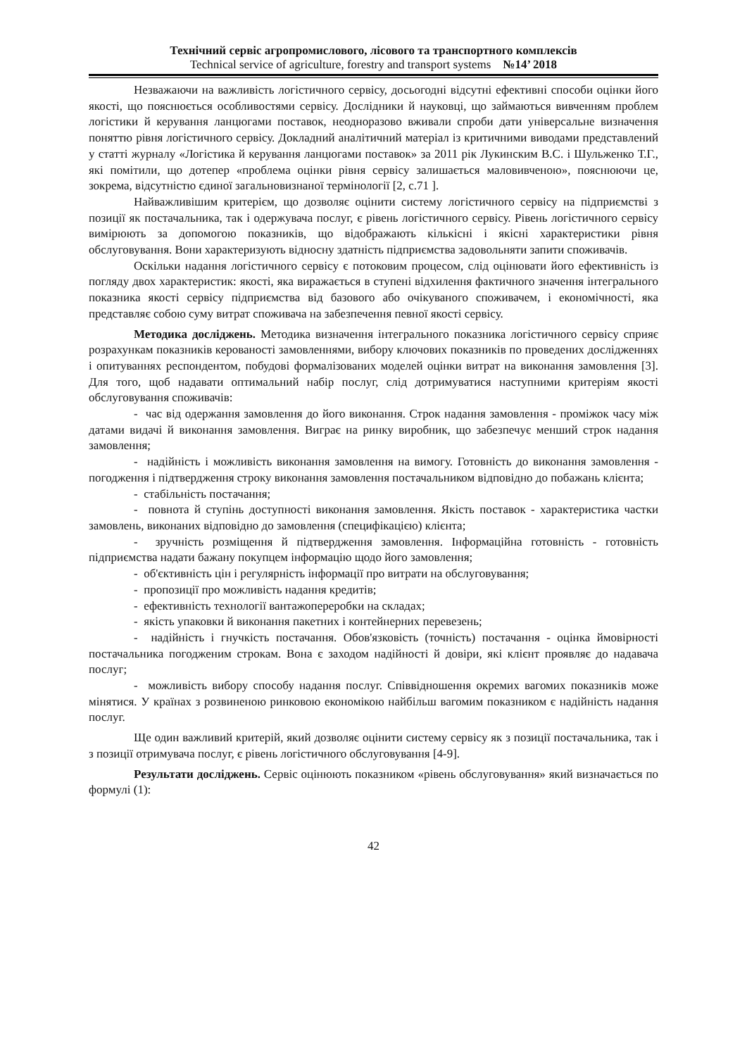Технічний сервіс агропромислового, лісового та транспортного комплексів
Technical service of agriculture, forestry and transport systems №14’ 2018
Незважаючи на важливість логістичного сервісу, досьогодні відсутні ефективні способи оцінки його якості, що пояснюється особливостями сервісу. Дослідники й науковці, що займаються вивченням проблем логістики й керування ланцюгами поставок, неодноразово вживали спроби дати універсальне визначення поняттю рівня логістичного сервісу. Докладний аналітичний матеріал із критичними виводами представлений у статті журналу «Логістика й керування ланцюгами поставок» за 2011 рік Лукинским В.С. і Шульженко Т.Г., які помітили, що дотепер «проблема оцінки рівня сервісу залишається маловивченою», пояснюючи це, зокрема, відсутністю єдиної загальновизнаної термінології [2, с.71 ].
Найважливішим критерієм, що дозволяє оцінити систему логістичного сервісу на підприємстві з позиції як постачальника, так і одержувача послуг, є рівень логістичного сервісу. Рівень логістичного сервісу вимірюють за допомогою показників, що відображають кількісні і якісні характеристики рівня обслуговування. Вони характеризують відносну здатність підприємства задовольняти запити споживачів.
Оскільки надання логістичного сервісу є потоковим процесом, слід оцінювати його ефективність із погляду двох характеристик: якості, яка виражається в ступені відхилення фактичного значення інтегрального показника якості сервісу підприємства від базового або очікуваного споживачем, і економічності, яка представляє собою суму витрат споживача на забезпечення певної якості сервісу.
Методика досліджень. Методика визначення інтегрального показника логістичного сервісу сприяє розрахункам показників керованості замовленнями, вибору ключових показників по проведених дослідженнях і опитуваннях респондентом, побудові формалізованих моделей оцінки витрат на виконання замовлення [3]. Для того, щоб надавати оптимальний набір послуг, слід дотримуватися наступними критеріям якості обслуговування споживачів:
- час від одержання замовлення до його виконання. Строк надання замовлення - проміжок часу між датами видачі й виконання замовлення. Виграє на ринку виробник, що забезпечує менший строк надання замовлення;
- надійність і можливість виконання замовлення на вимогу. Готовність до виконання замовлення - погодження і підтвердження строку виконання замовлення постачальником відповідно до побажань клієнта;
- стабільність постачання;
- повнота й ступінь доступності виконання замовлення. Якість поставок - характеристика частки замовлень, виконаних відповідно до замовлення (специфікацією) клієнта;
- зручність розміщення й підтвердження замовлення. Інформаційна готовність - готовність підприємства надати бажану покупцем інформацію щодо його замовлення;
- об'єктивність цін і регулярність інформації про витрати на обслуговування;
- пропозиції про можливість надання кредитів;
- ефективність технології вантажопереробки на складах;
- якість упаковки й виконання пакетних і контейнерних перевезень;
- надійність і гнучкість постачання. Обов'язковість (точність) постачання - оцінка ймовірності постачальника погодженим строкам. Вона є заходом надійності й довіри, які клієнт проявляє до надавача послуг;
- можливість вибору способу надання послуг. Співвідношення окремих вагомих показників може мінятися. У країнах з розвиненою ринковою економікою найбільш вагомим показником є надійність надання послуг.
Ще один важливий критерій, який дозволяє оцінити систему сервісу як з позиції постачальника, так і з позиції отримувача послуг, є рівень логістичного обслуговування [4-9].
Результати досліджень. Сервіс оцінюють показником «рівень обслуговування» який визначається по формулі (1):
42